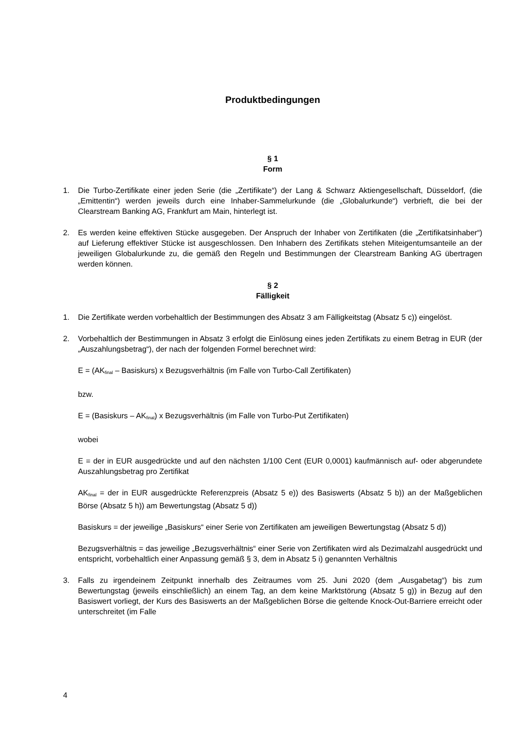Produktbedingungen
§ 1
Form
1. Die Turbo-Zertifikate einer jeden Serie (die „Zertifikate“) der Lang & Schwarz Aktiengesellschaft, Düsseldorf, (die „Emittentin“) werden jeweils durch eine Inhaber-Sammelurkunde (die „Globalurkunde“) verbrieft, die bei der Clearstream Banking AG, Frankfurt am Main, hinterlegt ist.
2. Es werden keine effektiven Stücke ausgegeben. Der Anspruch der Inhaber von Zertifikaten (die „Zertifikatsinhaber“) auf Lieferung effektiver Stücke ist ausgeschlossen. Den Inhabern des Zertifikats stehen Miteigentumsanteile an der jeweiligen Globalurkunde zu, die gemäß den Regeln und Bestimmungen der Clearstream Banking AG übertragen werden können.
§ 2
Fälligkeit
1. Die Zertifikate werden vorbehaltlich der Bestimmungen des Absatz 3 am Fälligkeitstag (Absatz 5 c)) eingelöst.
2. Vorbehaltlich der Bestimmungen in Absatz 3 erfolgt die Einlösung eines jeden Zertifikats zu einem Betrag in EUR (der „Auszahlungsbetrag“), der nach der folgenden Formel berechnet wird:
E = (AK<sub>final</sub> – Basiskurs) x Bezugsverhältnis (im Falle von Turbo-Call Zertifikaten)
bzw.
E = (Basiskurs – AK<sub>final</sub>) x Bezugsverhältnis (im Falle von Turbo-Put Zertifikaten)
wobei
E = der in EUR ausgedrückte und auf den nächsten 1/100 Cent (EUR 0,0001) kaufmännisch auf- oder abgerundete Auszahlungsbetrag pro Zertifikat
AK<sub>final</sub> = der in EUR ausgedrückte Referenzpreis (Absatz 5 e)) des Basiswerts (Absatz 5 b)) an der Maßgeblichen Börse (Absatz 5 h)) am Bewertungstag (Absatz 5 d))
Basiskurs = der jeweilige „Basiskurs“ einer Serie von Zertifikaten am jeweiligen Bewertungstag (Absatz 5 d))
Bezugsverhältnis = das jeweilige „Bezugsverhältnis“ einer Serie von Zertifikaten wird als Dezimalzahl ausgedrückt und entspricht, vorbehaltlich einer Anpassung gemäß § 3, dem in Absatz 5 i) genannten Verhältnis
3. Falls zu irgendeinem Zeitpunkt innerhalb des Zeitraumes vom 25. Juni 2020 (dem „Ausgabetag“) bis zum Bewertungstag (jeweils einschließlich) an einem Tag, an dem keine Marktstörung (Absatz 5 g)) in Bezug auf den Basiswert vorliegt, der Kurs des Basiswerts an der Maßgeblichen Börse die geltende Knock-Out-Barriere erreicht oder unterschreitet (im Falle
4